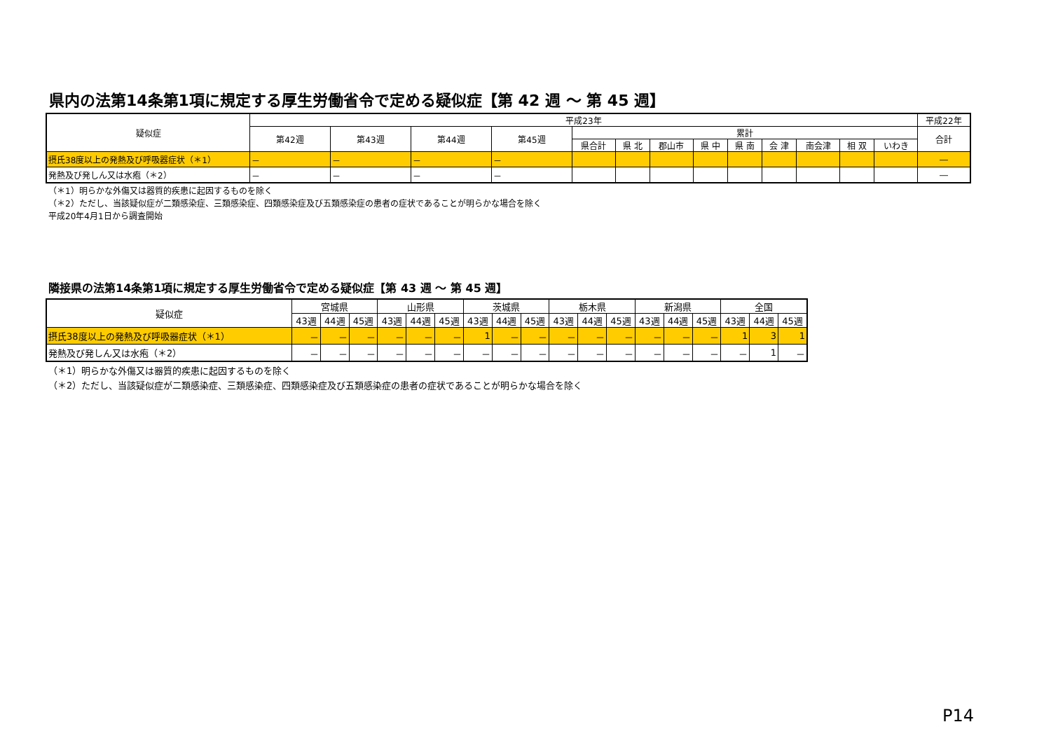県内の法第14条第1項に規定する厚生労働省令で定める疑似症【第 42 週 ～ 第 45 週】
| 疑似症 | 平成23年 | | | | | | | | | | | | | 平成22年 |
| --- | --- | --- | --- | --- | --- | --- | --- | --- | --- | --- | --- | --- | --- | --- |
| | 第42週 | 第43週 | 第44週 | 第45週 | 累計 | | | | | | | | | 合計 |
| | | | | | 県合計 | 県 北 | 郡山市 | 県 中 | 県 南 | 会 津 | 南会津 | 相 双 | いわき | |
| 摂氏38度以上の発熱及び呼吸器症状（＊1） | － | － | － | － | | | | | | | | | | ― |
| 発熱及び発しん又は水疱（＊2） | － | － | － | － | | | | | | | | | | ― |
（＊1）明らかな外傷又は器質的疾患に起因するものを除く
（＊2）ただし、当該疑似症が二類感染症、三類感染症、四類感染症及び五類感染症の患者の症状であることが明らかな場合を除く
平成20年4月1日から調査開始
隣接県の法第14条第1項に規定する厚生労働省令で定める疑似症【第 43 週 ～ 第 45 週】
| 疑似症 | 宮城県 | | | 山形県 | | | 茨城県 | | | 栃木県 | | | 新潟県 | | | 全国 | | |
| --- | --- | --- | --- | --- | --- | --- | --- | --- | --- | --- | --- | --- | --- | --- | --- | --- | --- | --- |
| | 43週 | 44週 | 45週 | 43週 | 44週 | 45週 | 43週 | 44週 | 45週 | 43週 | 44週 | 45週 | 43週 | 44週 | 45週 | 43週 | 44週 | 45週 |
| 摂氏38度以上の発熱及び呼吸器症状（＊1） | － | － | － | － | － | － | 1 | － | － | － | － | － | － | － | － | 1 | 3 | 1 |
| 発熱及び発しん又は水疱（＊2） | － | － | － | － | － | － | － | － | － | － | － | － | － | － | － | － | 1 | － |
（＊1）明らかな外傷又は器質的疾患に起因するものを除く
（＊2）ただし、当該疑似症が二類感染症、三類感染症、四類感染症及び五類感染症の患者の症状であることが明らかな場合を除く
P14